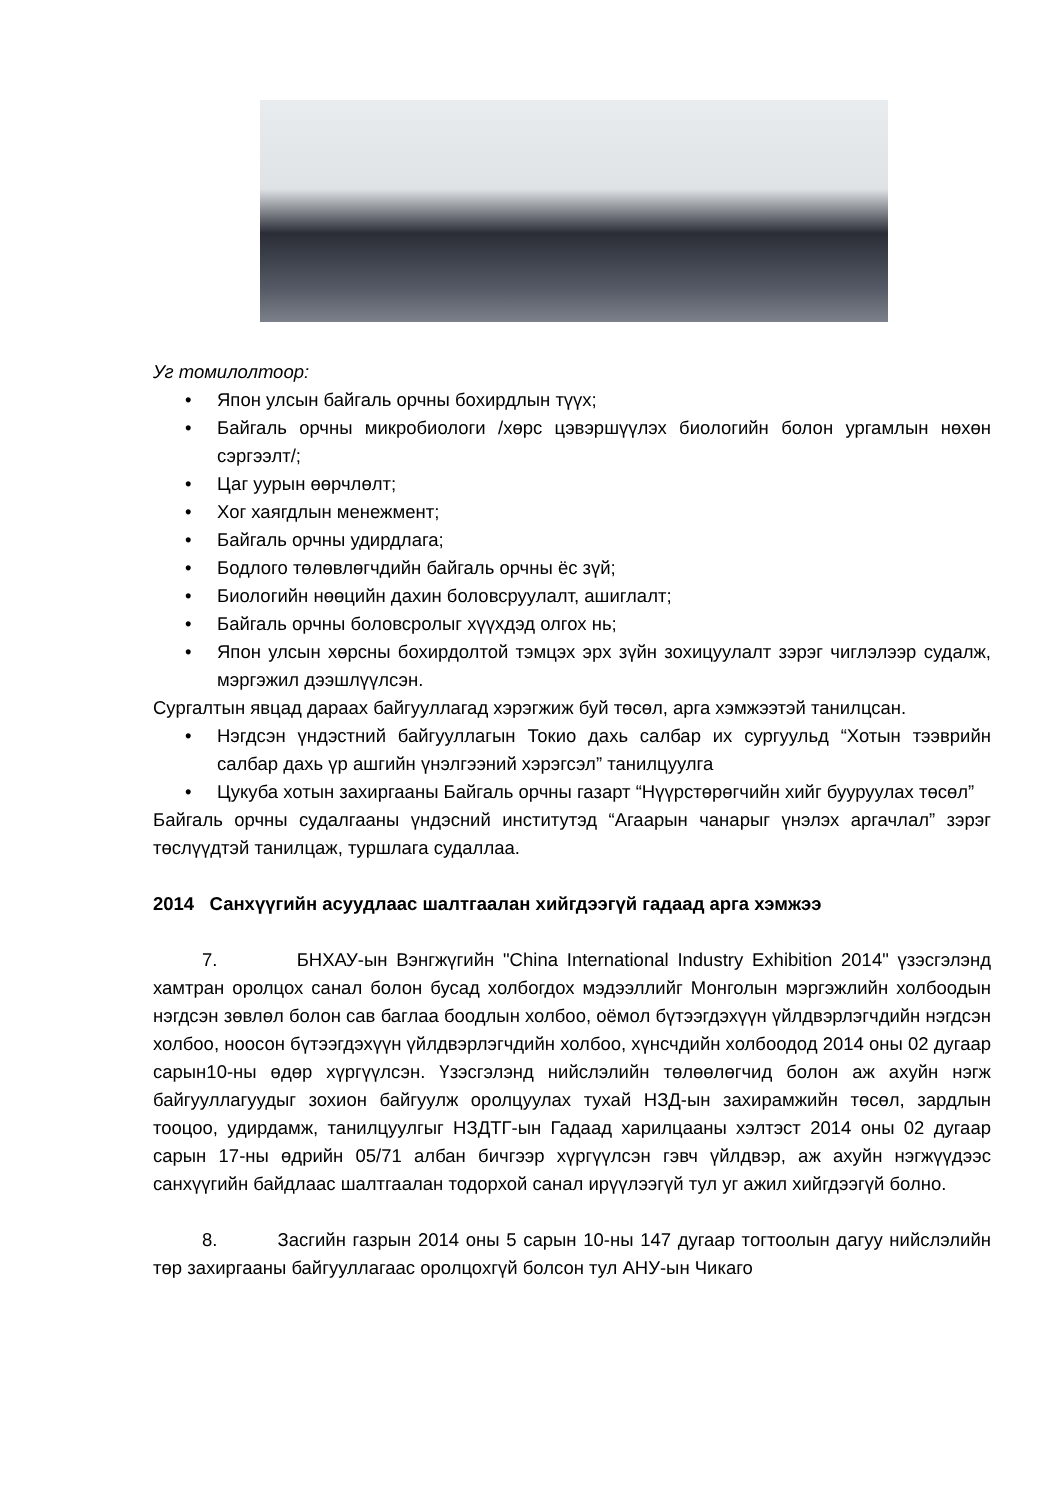Уг томилолтоор:
• Япон улсын байгаль орчны бохирдлын түүх;
• Байгаль орчны микробиологи /хөрс цэвэршүүлэх биологийн болон ургамлын нөхөн сэргээлт/;
• Цаг уурын өөрчлөлт;
• Хог хаягдлын менежмент;
• Байгаль орчны удирдлага;
• Бодлого төлөвлөгчдийн байгаль орчны ёс зүй;
• Биологийн нөөцийн дахин боловсруулалт, ашиглалт;
• Байгаль орчны боловсролыг хүүхдэд олгох нь;
• Япон улсын хөрсны бохирдолтой тэмцэх эрх зүйн зохицуулалт зэрэг чиглэлээр судалж, мэргэжил дээшлүүлсэн.
Сургалтын явцад дараах байгууллагад хэрэгжиж буй төсөл, арга хэмжээтэй танилцсан.
• Нэгдсэн үндэстний байгууллагын Токио дахь салбар их сургуульд “Хотын тээврийн салбар дахь үр ашгийн үнэлгээний хэрэгсэл” танилцуулга
• Цукуба хотын захиргааны Байгаль орчны газарт “Нүүрстөрөгчийн хийг бууруулах төсөл”
Байгаль орчны судалгааны үндэсний институтэд “Агаарын чанарыг үнэлэх аргачлал” зэрэг төслүүдтэй танилцаж, туршлага судаллаа.
2014 Санхүүгийн асуудлаас шалтгаалан хийгдээгүй гадаад арга хэмжээ
7. БНХАУ-ын Вэнгжүгийн "China International Industry Exhibition 2014" үзэсгэлэнд хамтран оролцох санал болон бусад холбогдох мэдээллийг Монголын мэргэжлийн холбоодын нэгдсэн зөвлөл болон сав баглаа боодлын холбоо, оёмол бүтээгдэхүүн үйлдвэрлэгчдийн нэгдсэн холбоо, ноосон бүтээгдэхүүн үйлдвэрлэгчдийн холбоо, хүнсчдийн холбоодод 2014 оны 02 дугаар сарын10-ны өдөр хүргүүлсэн. Үзэсгэлэнд нийслэлийн төлөөлөгчид болон аж ахуйн нэгж байгууллагуудыг зохион байгуулж оролцуулах тухай НЗД-ын захирамжийн төсөл, зардлын тооцоо, удирдамж, танилцуулгыг НЗДТГ-ын Гадаад харилцааны хэлтэст 2014 оны 02 дугаар сарын 17-ны өдрийн 05/71 албан бичгээр хүргүүлсэн гэвч үйлдвэр, аж ахуйн нэгжүүдээс санхүүгийн байдлаас шалтгаалан тодорхой санал ирүүлээгүй тул уг ажил хийгдээгүй болно.
8. Засгийн газрын 2014 оны 5 сарын 10-ны 147 дугаар тогтоолын дагуу нийслэлийн төр захиргааны байгууллагаас оролцохгүй болсон тул АНУ-ын Чикаго